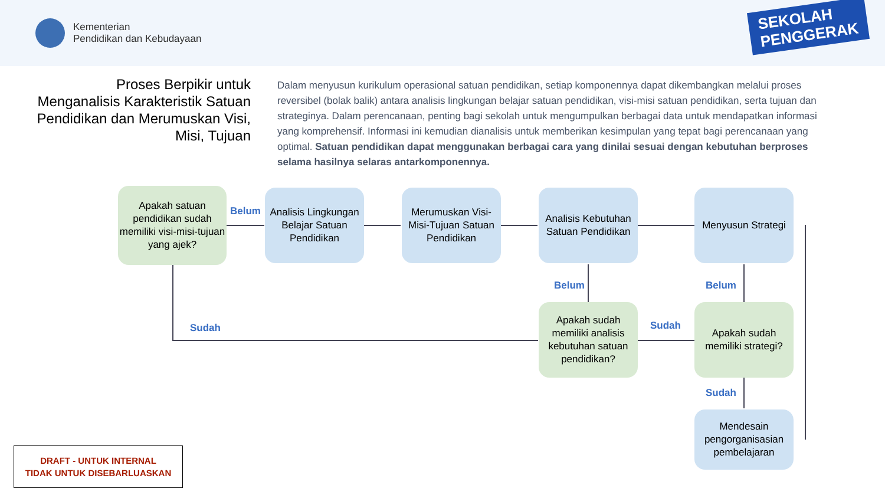Kementerian
Pendidikan dan Kebudayaan
SEKOLAH
PENGGERAK
Proses Berpikir untuk Menganalisis Karakteristik Satuan Pendidikan dan Merumuskan Visi, Misi, Tujuan
Dalam menyusun kurikulum operasional satuan pendidikan, setiap komponennya dapat dikembangkan melalui proses reversibel (bolak balik) antara analisis lingkungan belajar satuan pendidikan, visi-misi satuan pendidikan, serta tujuan dan strateginya. Dalam perencanaan, penting bagi sekolah untuk mengumpulkan berbagai data untuk mendapatkan informasi yang komprehensif. Informasi ini kemudian dianalisis untuk memberikan kesimpulan yang tepat bagi perencanaan yang optimal. Satuan pendidikan dapat menggunakan berbagai cara yang dinilai sesuai dengan kebutuhan berproses selama hasilnya selaras antarkomponennya.
Apakah satuan pendidikan sudah memiliki visi-misi-tujuan yang ajek?
Belum
Analisis Lingkungan Belajar Satuan Pendidikan
Merumuskan Visi-Misi-Tujuan Satuan Pendidikan
Analisis Kebutuhan Satuan Pendidikan
Menyusun Strategi
Belum Belum
Sudah
Apakah sudah memiliki analisis kebutuhan satuan pendidikan?
Sudah
Apakah sudah memiliki strategi?
Sudah
Mendesain pengorganisasian pembelajaran
DRAFT - UNTUK INTERNAL
TIDAK UNTUK DISEBARLUASKAN